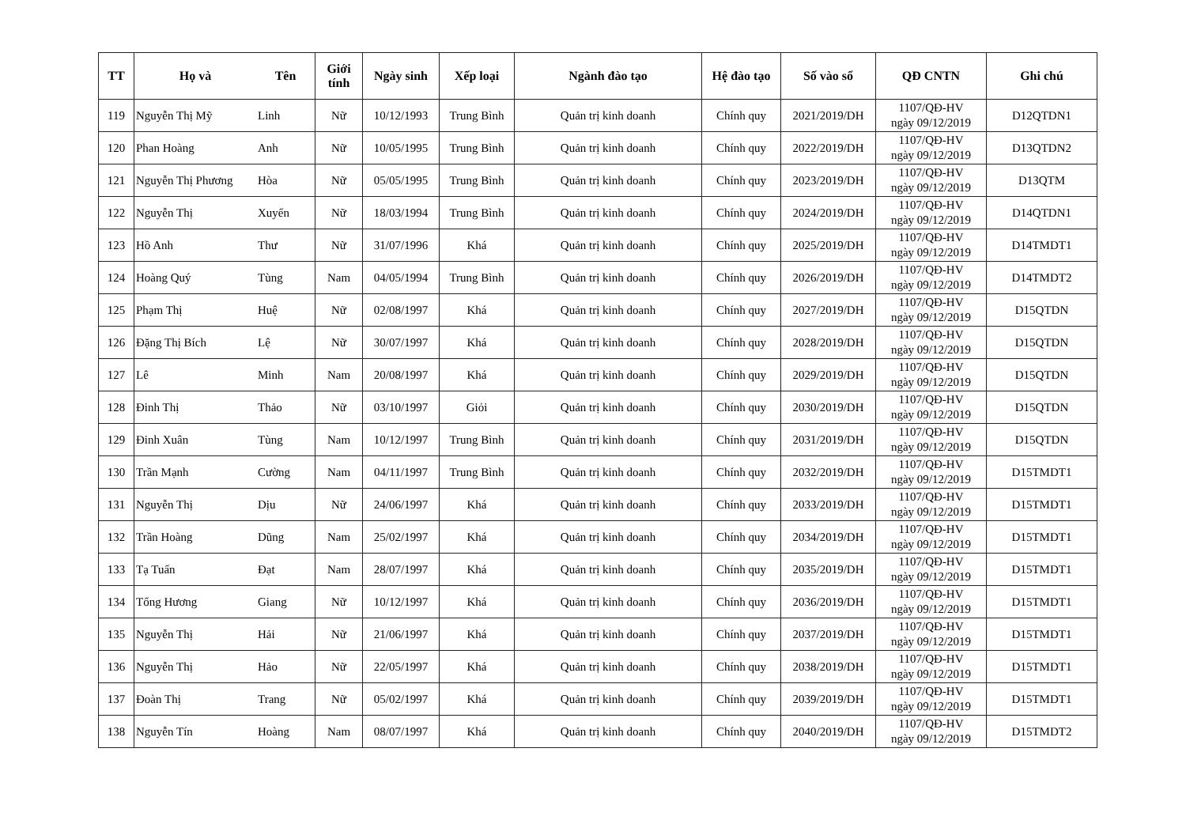| TT | Họ và | Tên | Giới tính | Ngày sinh | Xếp loại | Ngành đào tạo | Hệ đào tạo | Số vào sổ | QĐ CNTN | Ghi chú |
| --- | --- | --- | --- | --- | --- | --- | --- | --- | --- | --- |
| 119 | Nguyễn Thị Mỹ | Linh | Nữ | 10/12/1993 | Trung Bình | Quản trị kinh doanh | Chính quy | 2021/2019/DH | 1107/QĐ-HV ngày 09/12/2019 | D12QTDN1 |
| 120 | Phan Hoàng | Anh | Nữ | 10/05/1995 | Trung Bình | Quản trị kinh doanh | Chính quy | 2022/2019/DH | 1107/QĐ-HV ngày 09/12/2019 | D13QTDN2 |
| 121 | Nguyễn Thị Phương | Hòa | Nữ | 05/05/1995 | Trung Bình | Quản trị kinh doanh | Chính quy | 2023/2019/DH | 1107/QĐ-HV ngày 09/12/2019 | D13QTM |
| 122 | Nguyễn Thị | Xuyến | Nữ | 18/03/1994 | Trung Bình | Quản trị kinh doanh | Chính quy | 2024/2019/DH | 1107/QĐ-HV ngày 09/12/2019 | D14QTDN1 |
| 123 | Hồ Anh | Thư | Nữ | 31/07/1996 | Khá | Quản trị kinh doanh | Chính quy | 2025/2019/DH | 1107/QĐ-HV ngày 09/12/2019 | D14TMDT1 |
| 124 | Hoàng Quý | Tùng | Nam | 04/05/1994 | Trung Bình | Quản trị kinh doanh | Chính quy | 2026/2019/DH | 1107/QĐ-HV ngày 09/12/2019 | D14TMDT2 |
| 125 | Phạm Thị | Huệ | Nữ | 02/08/1997 | Khá | Quản trị kinh doanh | Chính quy | 2027/2019/DH | 1107/QĐ-HV ngày 09/12/2019 | D15QTDN |
| 126 | Đặng Thị Bích | Lệ | Nữ | 30/07/1997 | Khá | Quản trị kinh doanh | Chính quy | 2028/2019/DH | 1107/QĐ-HV ngày 09/12/2019 | D15QTDN |
| 127 | Lê | Minh | Nam | 20/08/1997 | Khá | Quản trị kinh doanh | Chính quy | 2029/2019/DH | 1107/QĐ-HV ngày 09/12/2019 | D15QTDN |
| 128 | Đinh Thị | Thảo | Nữ | 03/10/1997 | Giỏi | Quản trị kinh doanh | Chính quy | 2030/2019/DH | 1107/QĐ-HV ngày 09/12/2019 | D15QTDN |
| 129 | Đinh Xuân | Tùng | Nam | 10/12/1997 | Trung Bình | Quản trị kinh doanh | Chính quy | 2031/2019/DH | 1107/QĐ-HV ngày 09/12/2019 | D15QTDN |
| 130 | Trần Mạnh | Cường | Nam | 04/11/1997 | Trung Bình | Quản trị kinh doanh | Chính quy | 2032/2019/DH | 1107/QĐ-HV ngày 09/12/2019 | D15TMDT1 |
| 131 | Nguyễn Thị | Dịu | Nữ | 24/06/1997 | Khá | Quản trị kinh doanh | Chính quy | 2033/2019/DH | 1107/QĐ-HV ngày 09/12/2019 | D15TMDT1 |
| 132 | Trần Hoàng | Dũng | Nam | 25/02/1997 | Khá | Quản trị kinh doanh | Chính quy | 2034/2019/DH | 1107/QĐ-HV ngày 09/12/2019 | D15TMDT1 |
| 133 | Tạ Tuấn | Đạt | Nam | 28/07/1997 | Khá | Quản trị kinh doanh | Chính quy | 2035/2019/DH | 1107/QĐ-HV ngày 09/12/2019 | D15TMDT1 |
| 134 | Tống Hương | Giang | Nữ | 10/12/1997 | Khá | Quản trị kinh doanh | Chính quy | 2036/2019/DH | 1107/QĐ-HV ngày 09/12/2019 | D15TMDT1 |
| 135 | Nguyễn Thị | Hải | Nữ | 21/06/1997 | Khá | Quản trị kinh doanh | Chính quy | 2037/2019/DH | 1107/QĐ-HV ngày 09/12/2019 | D15TMDT1 |
| 136 | Nguyễn Thị | Hảo | Nữ | 22/05/1997 | Khá | Quản trị kinh doanh | Chính quy | 2038/2019/DH | 1107/QĐ-HV ngày 09/12/2019 | D15TMDT1 |
| 137 | Đoàn Thị | Trang | Nữ | 05/02/1997 | Khá | Quản trị kinh doanh | Chính quy | 2039/2019/DH | 1107/QĐ-HV ngày 09/12/2019 | D15TMDT1 |
| 138 | Nguyễn Tín | Hoàng | Nam | 08/07/1997 | Khá | Quản trị kinh doanh | Chính quy | 2040/2019/DH | 1107/QĐ-HV ngày 09/12/2019 | D15TMDT2 |